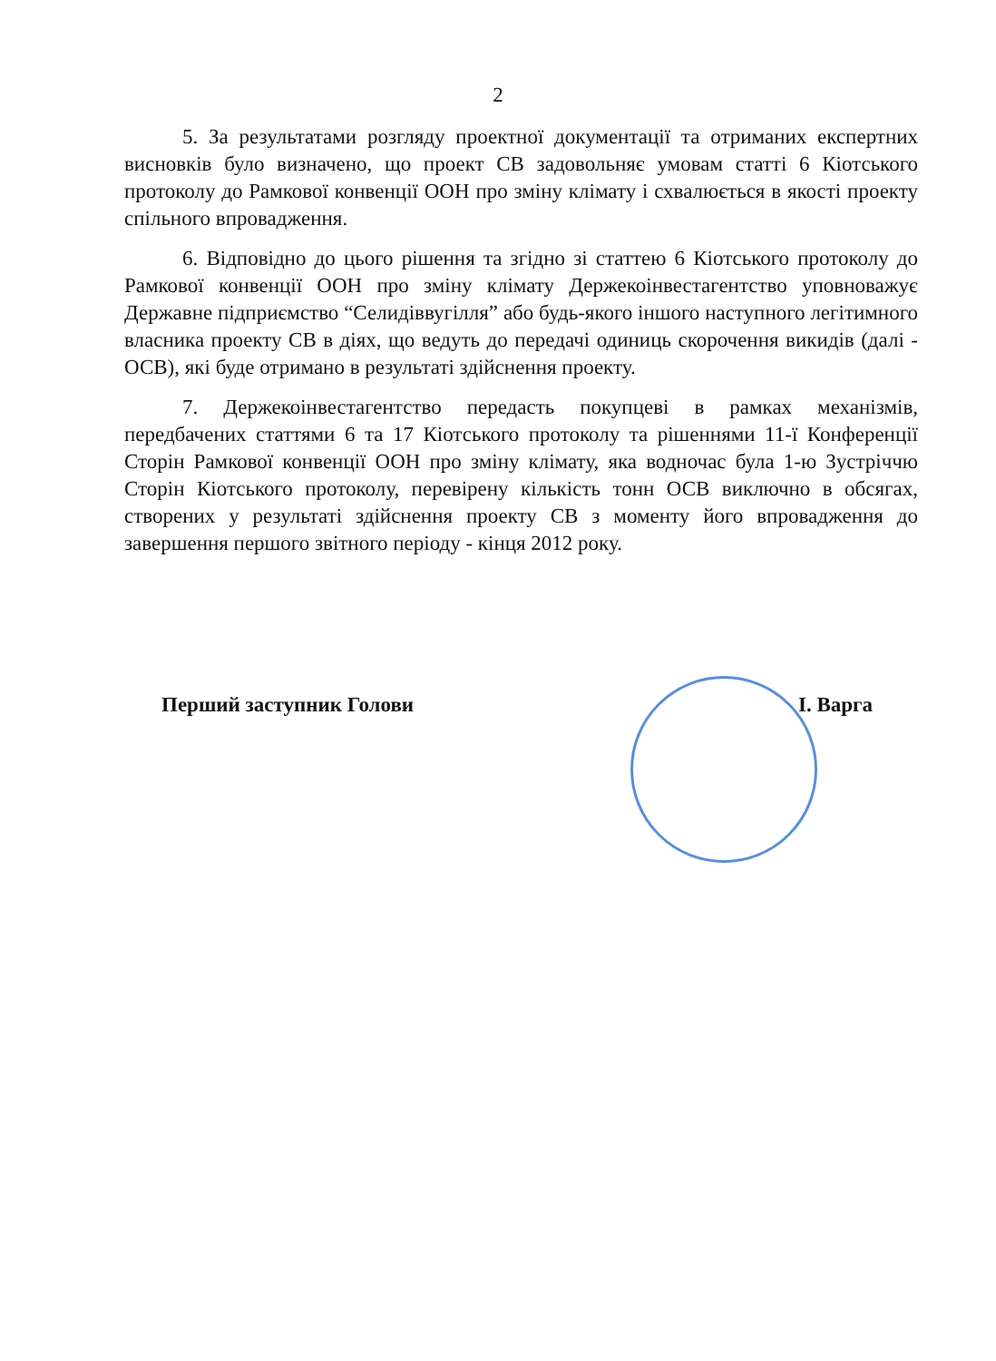2
5. За результатами розгляду проектної документації та отриманих експертних висновків було визначено, що проект СВ задовольняє умовам статті 6 Кіотського протоколу до Рамкової конвенції ООН про зміну клімату і схвалюється в якості проекту спільного впровадження.
6. Відповідно до цього рішення та згідно зі статтею 6 Кіотського протоколу до Рамкової конвенції ООН про зміну клімату Держекоінвестагентство уповноважує Державне підприємство “Селидіввугілля” або будь-якого іншого наступного легітимного власника проекту СВ в діях, що ведуть до передачі одиниць скорочення викидів (далі - ОСВ), які буде отримано в результаті здійснення проекту.
7. Держекоінвестагентство передасть покупцеві в рамках механізмів, передбачених статтями 6 та 17 Кіотського протоколу та рішеннями 11-ї Конференції Сторін Рамкової конвенції ООН про зміну клімату, яка водночас була 1-ю Зустріччю Сторін Кіотського протоколу, перевірену кількість тонн ОСВ виключно в обсягах, створених у результаті здійснення проекту СВ з моменту його впровадження до завершення першого звітного періоду - кінця 2012 року.
Перший заступник Голови І. Варга